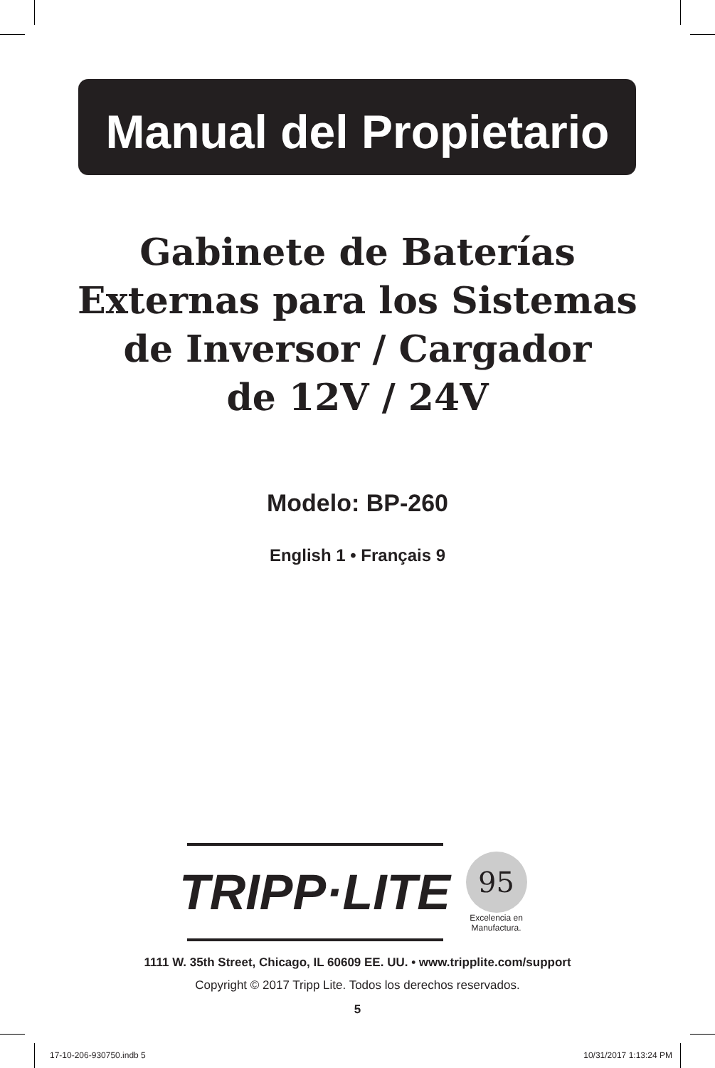Manual del Propietario
Gabinete de Baterías
Externas para los Sistemas
de Inversor / Cargador
de 12V / 24V
Modelo: BP-260
English 1 • Français 9
TRIPP·LITE
95
Excelencia en Manufactura.
1111 W. 35th Street, Chicago, IL 60609 EE. UU. • www.tripplite.com/support
Copyright © 2017 Tripp Lite. Todos los derechos reservados.
5
17-10-206-930750.indb 5 10/31/2017 1:13:24 PM